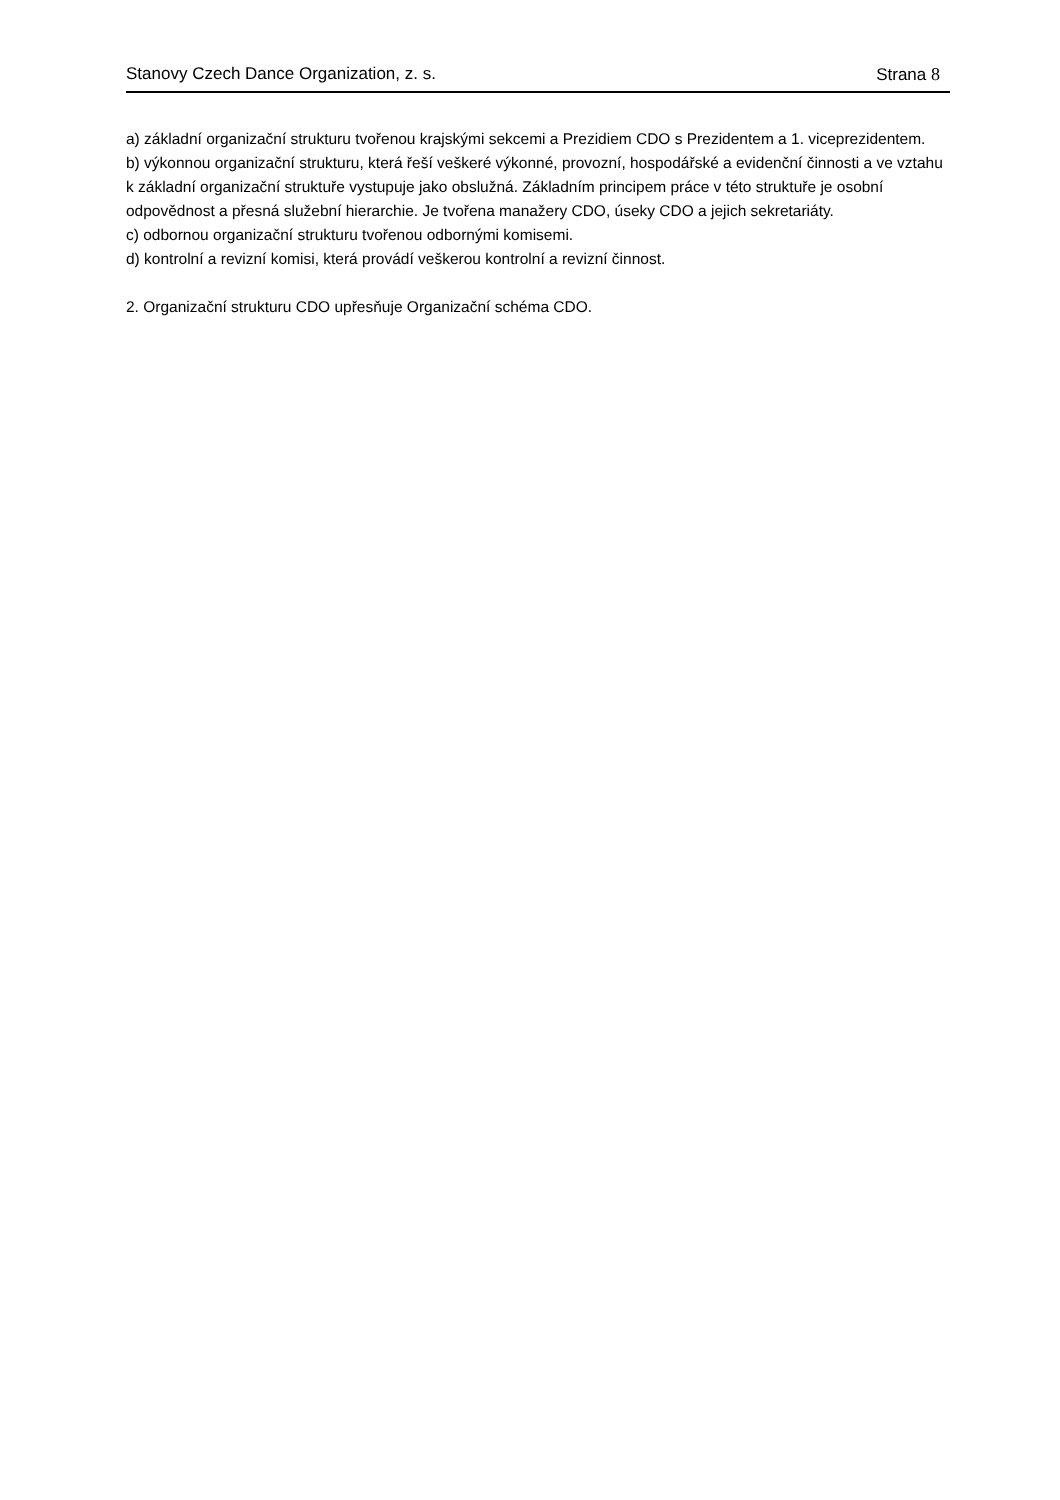Stanovy Czech Dance Organization, z. s. Strana 8
a) základní organizační strukturu tvořenou krajskými sekcemi a Prezidiem CDO s Prezidentem a 1. viceprezidentem.
b) výkonnou organizační strukturu, která řeší veškeré výkonné, provozní, hospodářské a evidenční činnosti a ve vztahu k základní organizační struktuře vystupuje jako obslužná. Základním principem práce v této struktuře je osobní odpovědnost a přesná služební hierarchie. Je tvořena manažery CDO, úseky CDO a jejich sekretariáty.
c) odbornou organizační strukturu tvořenou odbornými komisemi.
d) kontrolní a revizní komisi, která provádí veškerou kontrolní a revizní činnost.
2. Organizační strukturu CDO upřesňuje Organizační schéma CDO.